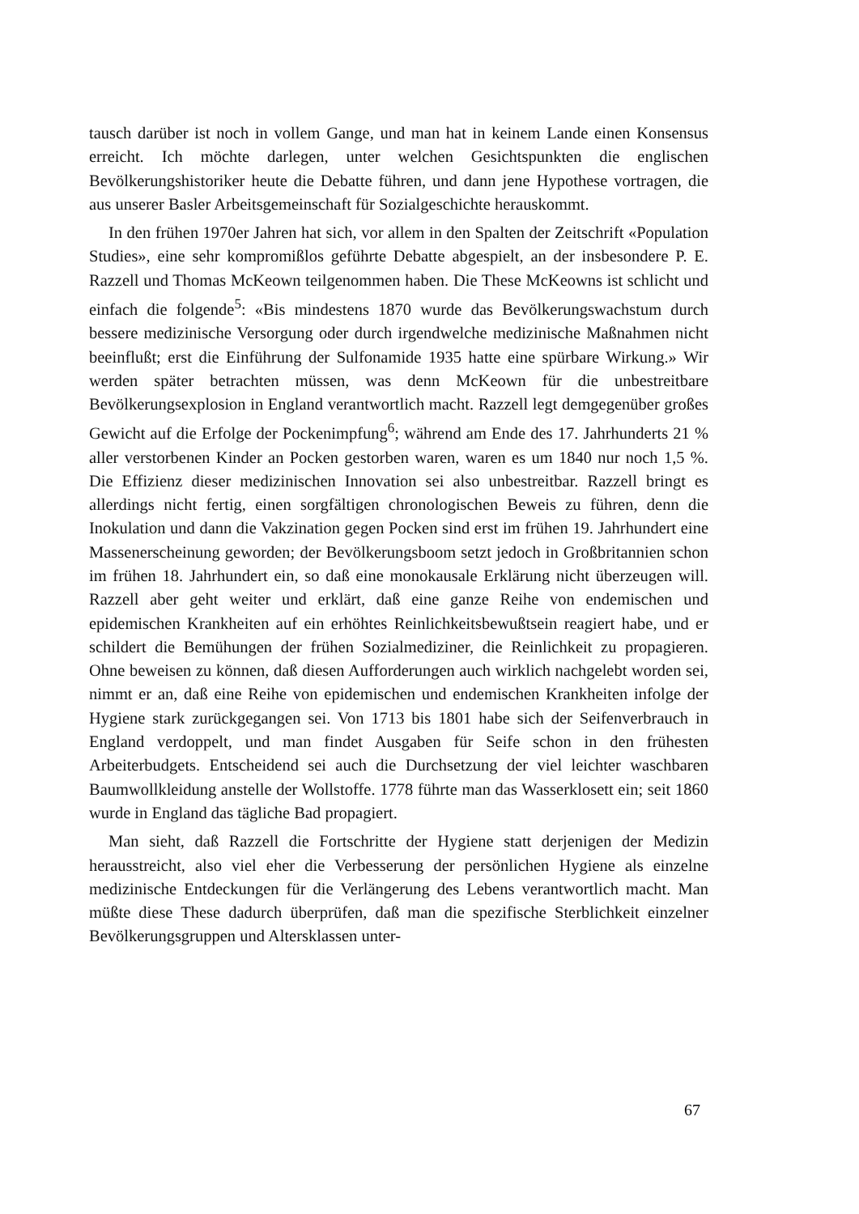tausch darüber ist noch in vollem Gange, und man hat in keinem Lande einen Konsensus erreicht. Ich möchte darlegen, unter welchen Gesichtspunkten die englischen Bevölkerungshistoriker heute die Debatte führen, und dann jene Hypothese vortragen, die aus unserer Basler Arbeitsgemeinschaft für Sozialgeschichte herauskommt.
In den frühen 1970er Jahren hat sich, vor allem in den Spalten der Zeitschrift «Population Studies», eine sehr kompromißlos geführte Debatte abgespielt, an der insbesondere P. E. Razzell und Thomas McKeown teilgenommen haben. Die These McKeowns ist schlicht und einfach die folgende<sup>5</sup>: «Bis mindestens 1870 wurde das Bevölkerungswachstum durch bessere medizinische Versorgung oder durch irgendwelche medizinische Maßnahmen nicht beeinflußt; erst die Einführung der Sulfonamide 1935 hatte eine spürbare Wirkung.» Wir werden später betrachten müssen, was denn McKeown für die unbestreitbare Bevölkerungsexplosion in England verantwortlich macht. Razzell legt demgegenüber großes Gewicht auf die Erfolge der Pockenimpfung<sup>6</sup>; während am Ende des 17. Jahrhunderts 21 % aller verstorbenen Kinder an Pocken gestorben waren, waren es um 1840 nur noch 1,5 %. Die Effizienz dieser medizinischen Innovation sei also unbestreitbar. Razzell bringt es allerdings nicht fertig, einen sorgfältigen chronologischen Beweis zu führen, denn die Inokulation und dann die Vakzination gegen Pocken sind erst im frühen 19. Jahrhundert eine Massenerscheinung geworden; der Bevölkerungsboom setzt jedoch in Großbritannien schon im frühen 18. Jahrhundert ein, so daß eine monokausale Erklärung nicht überzeugen will. Razzell aber geht weiter und erklärt, daß eine ganze Reihe von endemischen und epidemischen Krankheiten auf ein erhöhtes Reinlichkeitsbewußtsein reagiert habe, und er schildert die Bemühungen der frühen Sozialmediziner, die Reinlichkeit zu propagieren. Ohne beweisen zu können, daß diesen Aufforderungen auch wirklich nachgelebt worden sei, nimmt er an, daß eine Reihe von epidemischen und endemischen Krankheiten infolge der Hygiene stark zurückgegangen sei. Von 1713 bis 1801 habe sich der Seifenverbrauch in England verdoppelt, und man findet Ausgaben für Seife schon in den frühesten Arbeiterbudgets. Entscheidend sei auch die Durchsetzung der viel leichter waschbaren Baumwollkleidung anstelle der Wollstoffe. 1778 führte man das Wasserklosett ein; seit 1860 wurde in England das tägliche Bad propagiert.
Man sieht, daß Razzell die Fortschritte der Hygiene statt derjenigen der Medizin herausstreicht, also viel eher die Verbesserung der persönlichen Hygiene als einzelne medizinische Entdeckungen für die Verlängerung des Lebens verantwortlich macht. Man müßte diese These dadurch überprüfen, daß man die spezifische Sterblichkeit einzelner Bevölkerungsgruppen und Altersklassen unter-
67